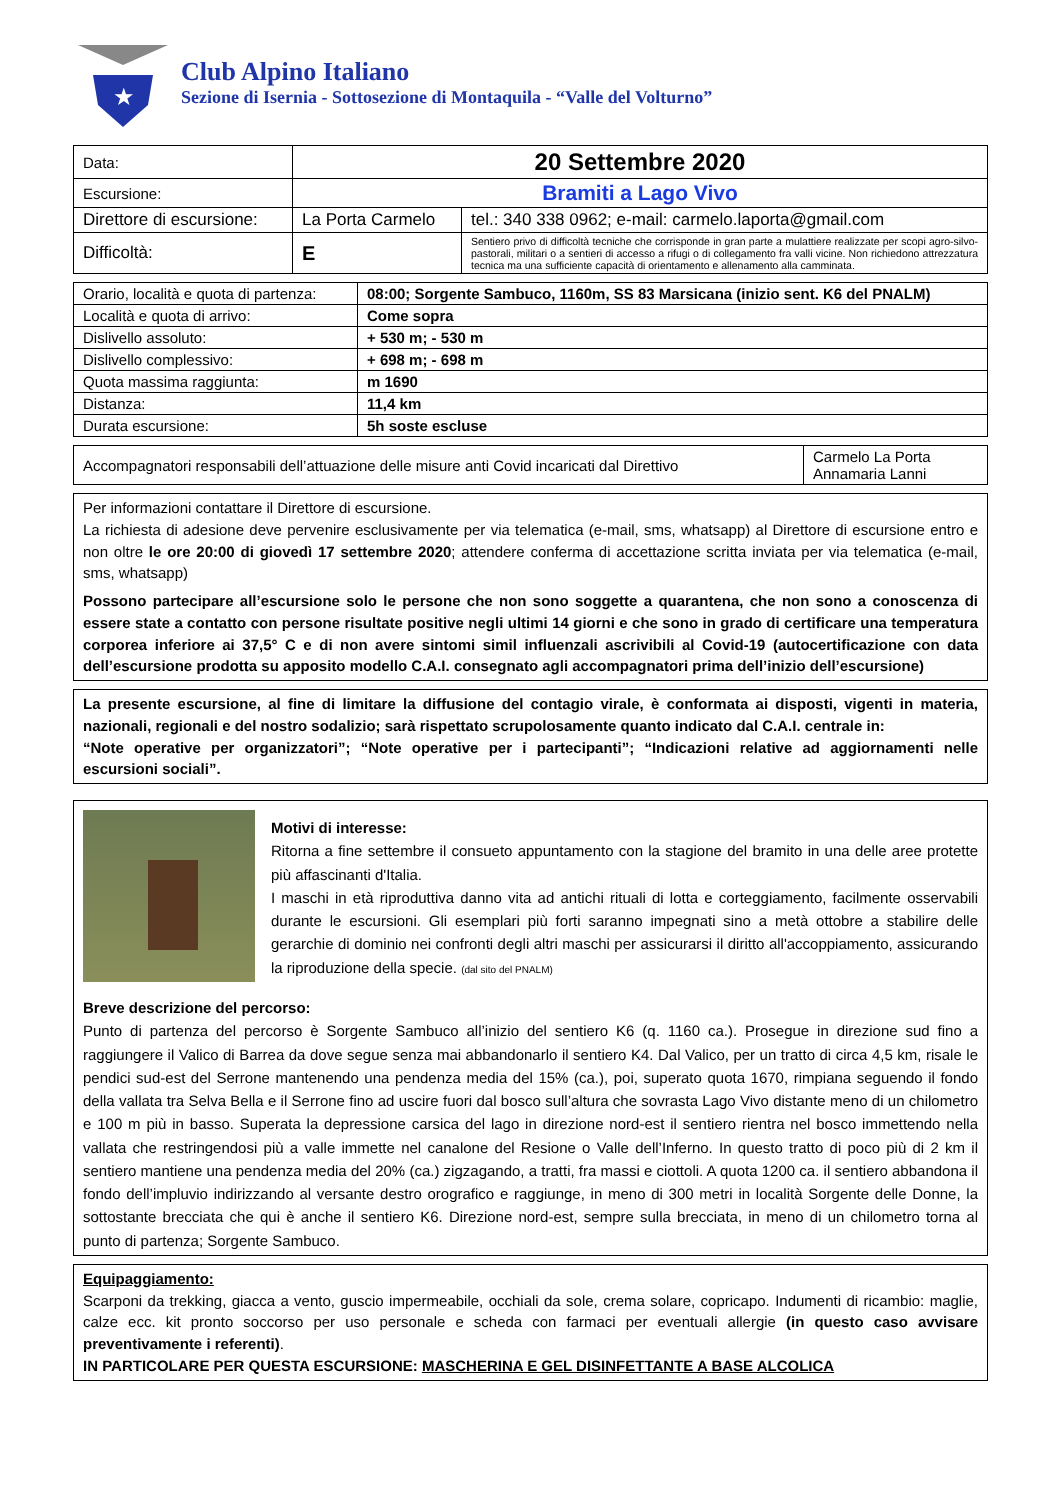★
Club Alpino Italiano
Sezione di Isernia - Sottosezione di Montaquila - “Valle del Volturno”
| Data: | 20 Settembre 2020 | |
| Escursione: | Bramiti a Lago Vivo | |
| Direttore di escursione: | La Porta Carmelo | tel.: 340 338 0962; e-mail: carmelo.laporta@gmail.com |
| Difficoltà: | E | Sentiero privo di difficoltà tecniche che corrisponde in gran parte a mulattiere realizzate per scopi agro-silvo-pastorali, militari o a sentieri di accesso a rifugi o di collegamento fra valli vicine. Non richiedono attrezzatura tecnica ma una sufficiente capacità di orientamento e allenamento alla camminata. |
| Orario, località e quota di partenza: | 08:00; Sorgente Sambuco, 1160m, SS 83 Marsicana (inizio sent. K6 del PNALM) |
| Località e quota di arrivo: | Come sopra |
| Dislivello assoluto: | + 530 m; - 530 m |
| Dislivello complessivo: | + 698 m; - 698 m |
| Quota massima raggiunta: | m 1690 |
| Distanza: | 11,4 km |
| Durata escursione: | 5h soste escluse |
| Accompagnatori responsabili dell’attuazione delle misure anti Covid incaricati dal Direttivo | Carmelo La Porta Annamaria Lanni |
Per informazioni contattare il Direttore di escursione.
La richiesta di adesione deve pervenire esclusivamente per via telematica (e-mail, sms, whatsapp) al Direttore di escursione entro e non oltre le ore 20:00 di giovedì 17 settembre 2020; attendere conferma di accettazione scritta inviata per via telematica (e-mail, sms, whatsapp)
Possono partecipare all’escursione solo le persone che non sono soggette a quarantena, che non sono a conoscenza di essere state a contatto con persone risultate positive negli ultimi 14 giorni e che sono in grado di certificare una temperatura corporea inferiore ai 37,5° C e di non avere sintomi simil influenzali ascrivibili al Covid-19 (autocertificazione con data dell’escursione prodotta su apposito modello C.A.I. consegnato agli accompagnatori prima dell’inizio dell’escursione)
La presente escursione, al fine di limitare la diffusione del contagio virale, è conformata ai disposti, vigenti in materia, nazionali, regionali e del nostro sodalizio; sarà rispettato scrupolosamente quanto indicato dal C.A.I. centrale in:
“Note operative per organizzatori”; “Note operative per i partecipanti”; “Indicazioni relative ad aggiornamenti nelle escursioni sociali”.
Motivi di interesse:
Ritorna a fine settembre il consueto appuntamento con la stagione del bramito in una delle aree protette più affascinanti d'Italia.
I maschi in età riproduttiva danno vita ad antichi rituali di lotta e corteggiamento, facilmente osservabili durante le escursioni. Gli esemplari più forti saranno impegnati sino a metà ottobre a stabilire delle gerarchie di dominio nei confronti degli altri maschi per assicurarsi il diritto all'accoppiamento, assicurando la riproduzione della specie. (dal sito del PNALM)
Breve descrizione del percorso:
Punto di partenza del percorso è Sorgente Sambuco all’inizio del sentiero K6 (q. 1160 ca.). Prosegue in direzione sud fino a raggiungere il Valico di Barrea da dove segue senza mai abbandonarlo il sentiero K4. Dal Valico, per un tratto di circa 4,5 km, risale le pendici sud-est del Serrone mantenendo una pendenza media del 15% (ca.), poi, superato quota 1670, rimpiana seguendo il fondo della vallata tra Selva Bella e il Serrone fino ad uscire fuori dal bosco sull’altura che sovrasta Lago Vivo distante meno di un chilometro e 100 m più in basso. Superata la depressione carsica del lago in direzione nord-est il sentiero rientra nel bosco immettendo nella vallata che restringendosi più a valle immette nel canalone del Resione o Valle dell’Inferno. In questo tratto di poco più di 2 km il sentiero mantiene una pendenza media del 20% (ca.) zigzagando, a tratti, fra massi e ciottoli. A quota 1200 ca. il sentiero abbandona il fondo dell’impluvio indirizzando al versante destro orografico e raggiunge, in meno di 300 metri in località Sorgente delle Donne, la sottostante brecciata che qui è anche il sentiero K6. Direzione nord-est, sempre sulla brecciata, in meno di un chilometro torna al punto di partenza; Sorgente Sambuco.
Equipaggiamento:
Scarponi da trekking, giacca a vento, guscio impermeabile, occhiali da sole, crema solare, copricapo. Indumenti di ricambio: maglie, calze ecc. kit pronto soccorso per uso personale e scheda con farmaci per eventuali allergie (in questo caso avvisare preventivamente i referenti).
IN PARTICOLARE PER QUESTA ESCURSIONE: MASCHERINA E GEL DISINFETTANTE A BASE ALCOLICA